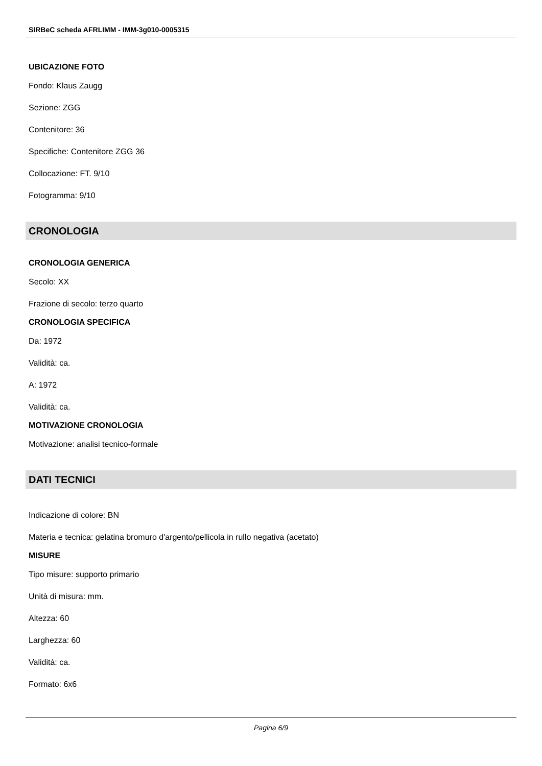SIRBeC scheda AFRLIMM - IMM-3g010-0005315
UBICAZIONE FOTO
Fondo: Klaus Zaugg
Sezione: ZGG
Contenitore: 36
Specifiche: Contenitore ZGG 36
Collocazione: FT. 9/10
Fotogramma: 9/10
CRONOLOGIA
CRONOLOGIA GENERICA
Secolo: XX
Frazione di secolo: terzo quarto
CRONOLOGIA SPECIFICA
Da: 1972
Validità: ca.
A: 1972
Validità: ca.
MOTIVAZIONE CRONOLOGIA
Motivazione: analisi tecnico-formale
DATI TECNICI
Indicazione di colore: BN
Materia e tecnica: gelatina bromuro d'argento/pellicola in rullo negativa (acetato)
MISURE
Tipo misure: supporto primario
Unità di misura: mm.
Altezza: 60
Larghezza: 60
Validità: ca.
Formato: 6x6
Pagina 6/9